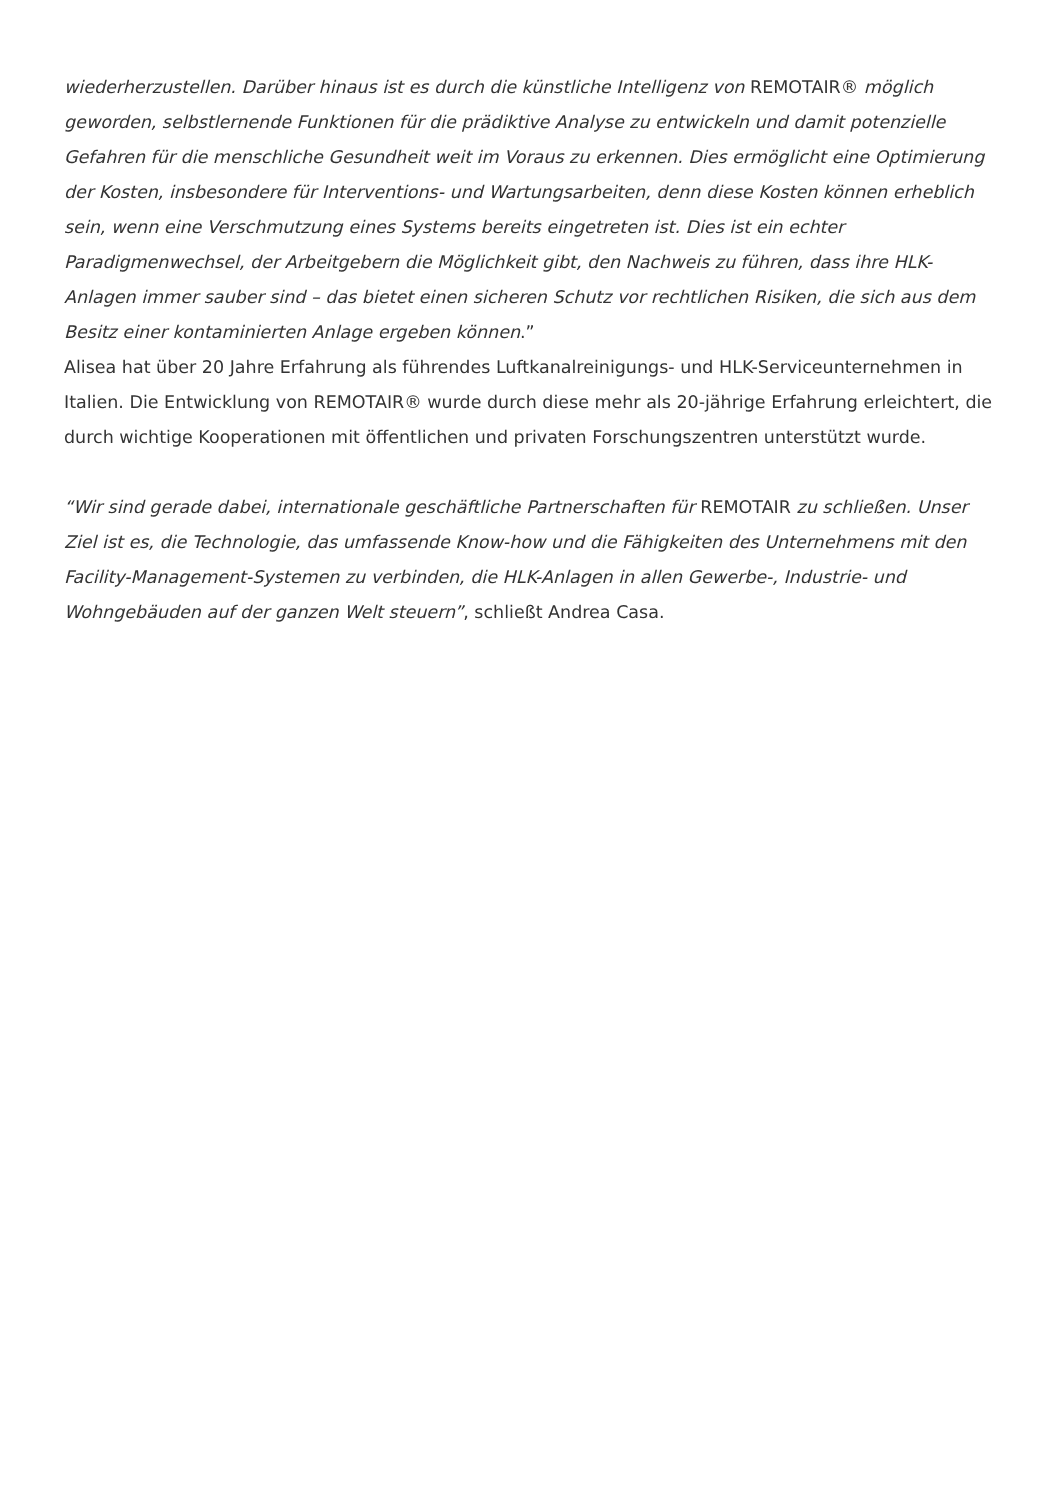wiederherzustellen. Darüber hinaus ist es durch die künstliche Intelligenz von REMOTAIR® möglich geworden, selbstlernende Funktionen für die prädiktive Analyse zu entwickeln und damit potenzielle Gefahren für die menschliche Gesundheit weit im Voraus zu erkennen. Dies ermöglicht eine Optimierung der Kosten, insbesondere für Interventions- und Wartungsarbeiten, denn diese Kosten können erheblich sein, wenn eine Verschmutzung eines Systems bereits eingetreten ist. Dies ist ein echter Paradigmenwechsel, der Arbeitgebern die Möglichkeit gibt, den Nachweis zu führen, dass ihre HLK-Anlagen immer sauber sind – das bietet einen sicheren Schutz vor rechtlichen Risiken, die sich aus dem Besitz einer kontaminierten Anlage ergeben können.”
Alisea hat über 20 Jahre Erfahrung als führendes Luftkanalreinigungs- und HLK-Serviceunternehmen in Italien. Die Entwicklung von REMOTAIR® wurde durch diese mehr als 20-jährige Erfahrung erleichtert, die durch wichtige Kooperationen mit öffentlichen und privaten Forschungszentren unterstützt wurde.
“Wir sind gerade dabei, internationale geschäftliche Partnerschaften für REMOTAIR zu schließen. Unser Ziel ist es, die Technologie, das umfassende Know-how und die Fähigkeiten des Unternehmens mit den Facility-Management-Systemen zu verbinden, die HLK-Anlagen in allen Gewerbe-, Industrie- und Wohngebäuden auf der ganzen Welt steuern”, schließt Andrea Casa.